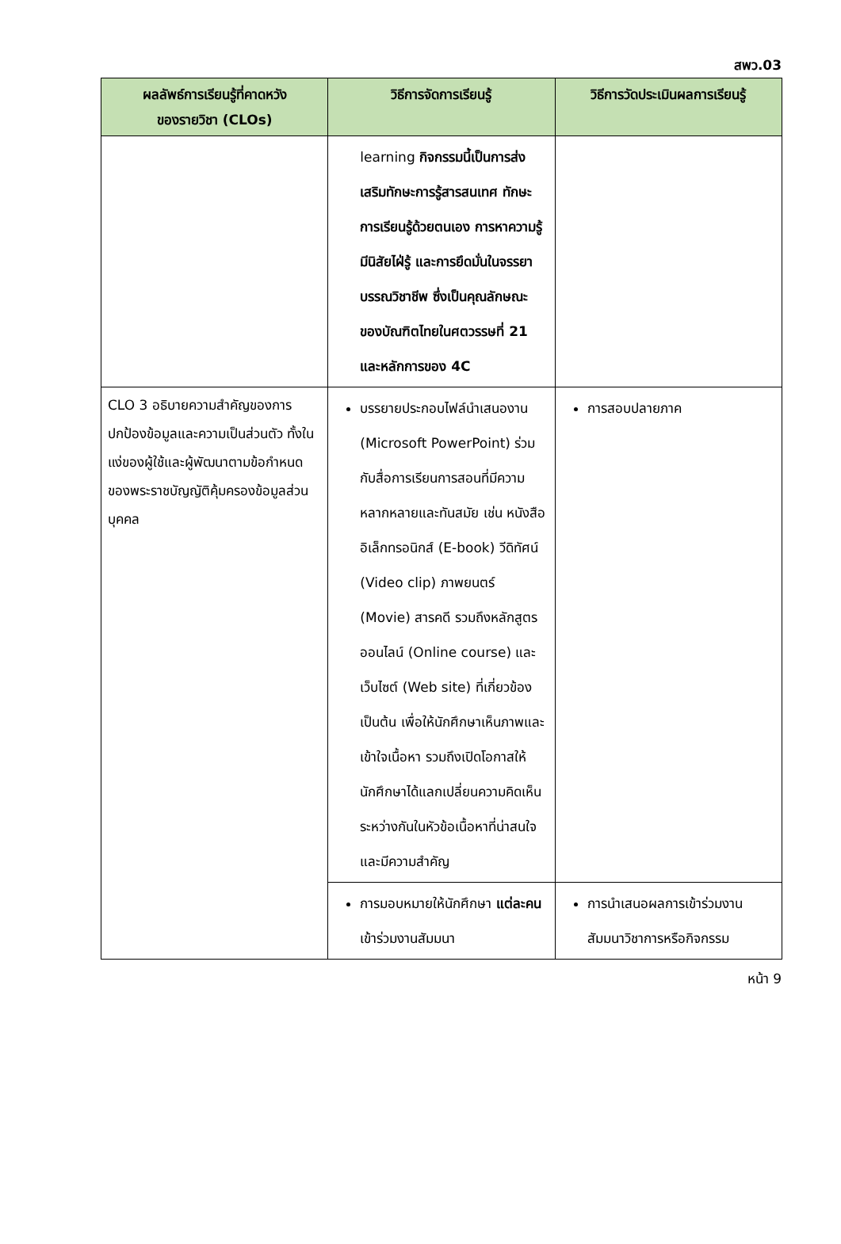สพว.03
| ผลลัพธ์การเรียนรู้ที่คาดหวัง ของรายวิชา (CLOs) | วิธีการจัดการเรียนรู้ | วิธีการวัดประเมินผลการเรียนรู้ |
| --- | --- | --- |
| | learning กิจกรรมนี้เป็นการส่งเสริมทักษะการรู้สารสนเทศ ทักษะการเรียนรู้ด้วยตนเอง การหาความรู้ มีนิสัยไฝ่รู้ และการยึดมั่นในจรรยาบรรณวิชาชีพ ซึ่งเป็นคุณลักษณะของบัณฑิตไทยในศตวรรษที่ 21 และหลักการของ 4C | |
| CLO 3 อธิบายความสำคัญของการปกป้องข้อมูลและความเป็นส่วนตัว ทั้งในแง่ของผู้ใช้และผู้พัฒนาตามข้อกำหนดของพระราชบัญญัติคุ้มครองข้อมูลส่วนบุคคล | บรรยายประกอบไฟล์นำเสนองาน (Microsoft PowerPoint) ร่วมกับสื่อการเรียนการสอนที่มีความหลากหลายและทันสมัย เช่น หนังสืออิเล็กทรอนิกส์ (E-book) วีดิทัศน์ (Video clip) ภาพยนตร์ (Movie) สารคดี รวมถึงหลักสูตรออนไลน์ (Online course) และเว็บไซต์ (Web site) ที่เกี่ยวข้อง เป็นต้น เพื่อให้นักศึกษาเห็นภาพและเข้าใจเนื้อหา รวมถึงเปิดโอกาสให้นักศึกษาได้แลกเปลี่ยนความคิดเห็นระหว่างกันในหัวข้อเนื้อหาที่น่าสนใจและมีความสำคัญ | การสอบปลายภาค |
| | การมอบหมายให้นักศึกษา แต่ละคน เข้าร่วมงานสัมมนา | การนำเสนอผลการเข้าร่วมงานสัมมนาวิชาการหรือกิจกรรม |
หน้า 9